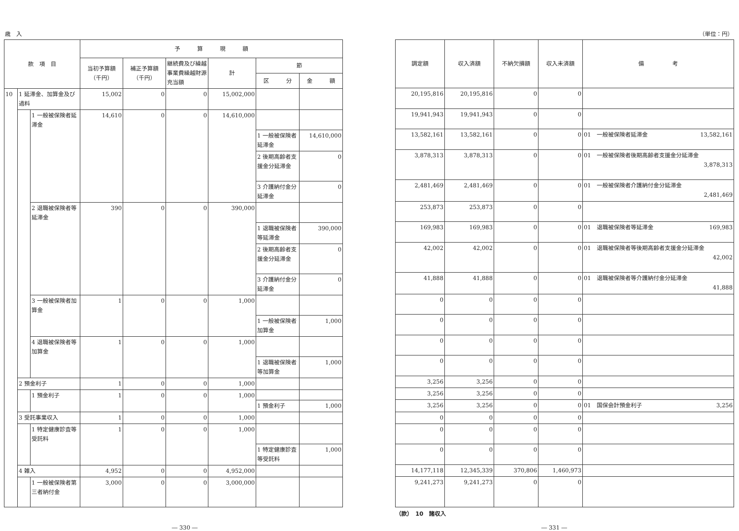歳　入 （単位：円）
| 款 項 目 | | | 予 算 現 額 | | | | | |
| --- | --- | --- | --- | --- | --- | --- | --- | --- |
| | | | 当初予算額 （千円） | 補正予算額 （千円） | 継続費及び繰越事業費繰越財源充当額 | 計 | 節 | |
| | | | | | | | 区 分 | 金 額 |
| 10 | 1 延滞金、加算金及び過料 | | 15,002 | 0 | 0 | 15,002,000 | | |
| | | 1 一般被保険者延滞金 | 14,610 | 0 | 0 | 14,610,000 | | |
| | | | | | | | 1 一般被保険者延滞金 | 14,610,000 |
| | | | | | | | 2 後期高齢者支援金分延滞金 | 0 |
| | | | | | | | 3 介護納付金分延滞金 | 0 |
| | | 2 退職被保険者等延滞金 | 390 | 0 | 0 | 390,000 | | |
| | | | | | | | 1 退職被保険者等延滞金 | 390,000 |
| | | | | | | | 2 後期高齢者支援金分延滞金 | 0 |
| | | | | | | | 3 介護納付金分延滞金 | 0 |
| | | 3 一般被保険者加算金 | 1 | 0 | 0 | 1,000 | | |
| | | | | | | | 1 一般被保険者加算金 | 1,000 |
| | | 4 退職被保険者等加算金 | 1 | 0 | 0 | 1,000 | | |
| | | | | | | | 1 退職被保険者等加算金 | 1,000 |
| | 2 預金利子 | | 1 | 0 | 0 | 1,000 | | |
| | | 1 預金利子 | 1 | 0 | 0 | 1,000 | | |
| | | | | | | | 1 預金利子 | 1,000 |
| | 3 受託事業収入 | | 1 | 0 | 0 | 1,000 | | |
| | | 1 特定健康診査等受託料 | 1 | 0 | 0 | 1,000 | | |
| | | | | | | | 1 特定健康診査等受託料 | 1,000 |
| | 4 雑入 | | 4,952 | 0 | 0 | 4,952,000 | | |
| | | 1 一般被保険者第三者納付金 | 3,000 | 0 | 0 | 3,000,000 | | |
| 調定額 | 収入済額 | 不納欠損額 | 収入未済額 | 備 考 |
| --- | --- | --- | --- | --- |
| 20,195,816 | 20,195,816 | 0 | 0 | |
| 19,941,943 | 19,941,943 | 0 | 0 | |
| 13,582,161 | 13,582,161 | 0 | 0 | 01 一般被保険者延滞金 13,582,161 |
| 3,878,313 | 3,878,313 | 0 | 0 | 01 一般被保険者後期高齢者支援金分延滞金 3,878,313 |
| 2,481,469 | 2,481,469 | 0 | 0 | 01 一般被保険者介護納付金分延滞金 2,481,469 |
| 253,873 | 253,873 | 0 | 0 | |
| 169,983 | 169,983 | 0 | 0 | 01 退職被保険者等延滞金 169,983 |
| 42,002 | 42,002 | 0 | 0 | 01 退職被保険者等後期高齢者支援金分延滞金 42,002 |
| 41,888 | 41,888 | 0 | 0 | 01 退職被保険者等介護納付金分延滞金 41,888 |
| 0 | 0 | 0 | 0 | |
| 0 | 0 | 0 | 0 | |
| 0 | 0 | 0 | 0 | |
| 0 | 0 | 0 | 0 | |
| 3,256 | 3,256 | 0 | 0 | |
| 3,256 | 3,256 | 0 | 0 | |
| 3,256 | 3,256 | 0 | 0 | 01 国保会計預金利子 3,256 |
| 0 | 0 | 0 | 0 | |
| 0 | 0 | 0 | 0 | |
| 0 | 0 | 0 | 0 | |
| 14,177,118 | 12,345,339 | 370,806 | 1,460,973 | |
| 9,241,273 | 9,241,273 | 0 | 0 | |
（款）　10　諸収入
― 330 ― ― 331 ―